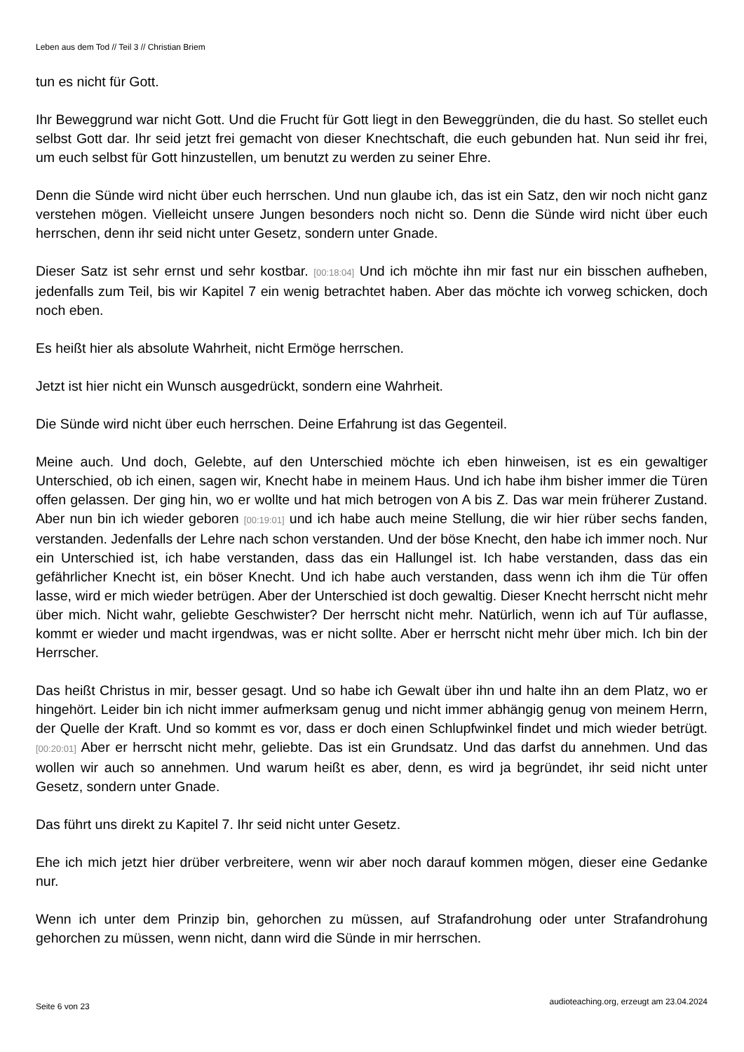Leben aus dem Tod // Teil 3 // Christian Briem
tun es nicht für Gott.
Ihr Beweggrund war nicht Gott. Und die Frucht für Gott liegt in den Beweggründen, die du hast. So stellet euch selbst Gott dar. Ihr seid jetzt frei gemacht von dieser Knechtschaft, die euch gebunden hat. Nun seid ihr frei, um euch selbst für Gott hinzustellen, um benutzt zu werden zu seiner Ehre.
Denn die Sünde wird nicht über euch herrschen. Und nun glaube ich, das ist ein Satz, den wir noch nicht ganz verstehen mögen. Vielleicht unsere Jungen besonders noch nicht so. Denn die Sünde wird nicht über euch herrschen, denn ihr seid nicht unter Gesetz, sondern unter Gnade.
Dieser Satz ist sehr ernst und sehr kostbar. [00:18:04] Und ich möchte ihn mir fast nur ein bisschen aufheben, jedenfalls zum Teil, bis wir Kapitel 7 ein wenig betrachtet haben. Aber das möchte ich vorweg schicken, doch noch eben.
Es heißt hier als absolute Wahrheit, nicht Ermöge herrschen.
Jetzt ist hier nicht ein Wunsch ausgedrückt, sondern eine Wahrheit.
Die Sünde wird nicht über euch herrschen. Deine Erfahrung ist das Gegenteil.
Meine auch. Und doch, Gelebte, auf den Unterschied möchte ich eben hinweisen, ist es ein gewaltiger Unterschied, ob ich einen, sagen wir, Knecht habe in meinem Haus. Und ich habe ihm bisher immer die Türen offen gelassen. Der ging hin, wo er wollte und hat mich betrogen von A bis Z. Das war mein früherer Zustand. Aber nun bin ich wieder geboren [00:19:01] und ich habe auch meine Stellung, die wir hier rüber sechs fanden, verstanden. Jedenfalls der Lehre nach schon verstanden. Und der böse Knecht, den habe ich immer noch. Nur ein Unterschied ist, ich habe verstanden, dass das ein Hallungel ist. Ich habe verstanden, dass das ein gefährlicher Knecht ist, ein böser Knecht. Und ich habe auch verstanden, dass wenn ich ihm die Tür offen lasse, wird er mich wieder betrügen. Aber der Unterschied ist doch gewaltig. Dieser Knecht herrscht nicht mehr über mich. Nicht wahr, geliebte Geschwister? Der herrscht nicht mehr. Natürlich, wenn ich auf Tür auflasse, kommt er wieder und macht irgendwas, was er nicht sollte. Aber er herrscht nicht mehr über mich. Ich bin der Herrscher.
Das heißt Christus in mir, besser gesagt. Und so habe ich Gewalt über ihn und halte ihn an dem Platz, wo er hingehört. Leider bin ich nicht immer aufmerksam genug und nicht immer abhängig genug von meinem Herrn, der Quelle der Kraft. Und so kommt es vor, dass er doch einen Schlupfwinkel findet und mich wieder betrügt. [00:20:01] Aber er herrscht nicht mehr, geliebte. Das ist ein Grundsatz. Und das darfst du annehmen. Und das wollen wir auch so annehmen. Und warum heißt es aber, denn, es wird ja begründet, ihr seid nicht unter Gesetz, sondern unter Gnade.
Das führt uns direkt zu Kapitel 7. Ihr seid nicht unter Gesetz.
Ehe ich mich jetzt hier drüber verbreitere, wenn wir aber noch darauf kommen mögen, dieser eine Gedanke nur.
Wenn ich unter dem Prinzip bin, gehorchen zu müssen, auf Strafandrohung oder unter Strafandrohung gehorchen zu müssen, wenn nicht, dann wird die Sünde in mir herrschen.
Seite 6 von 23
audioteaching.org, erzeugt am 23.04.2024